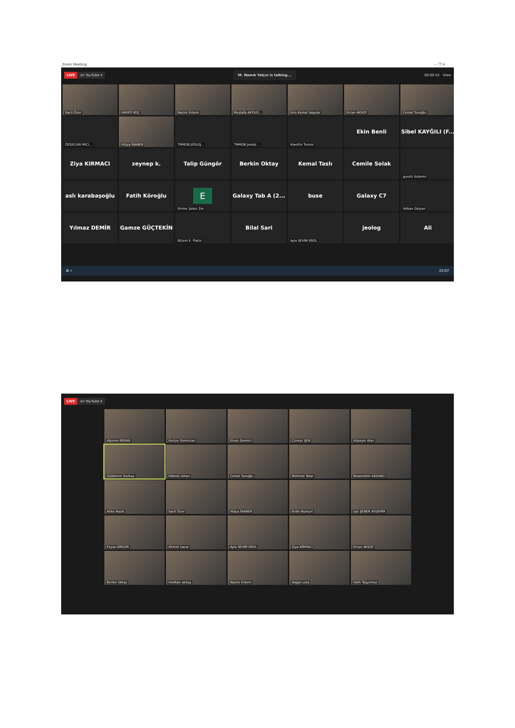Zoom Meeting — ❐ ✕
LIVE on YouTube ▾
M. Namık Yalçın is talking...
00:00:52 View
Sacit Özer
HAYATİ KOÇ
Nazire Erdem
Mustafa AKYILD...
Enis Kemal Sagular
Ercan AKSOY
Cemal Tunoğlu
ÖZGECAN IRICI...
Hülya İNANER
TMMOB JEOLOJ...
TMMOB Jeoloji ...
Alaettin Tuncer
Ekin Benli
Sibel KAYĞILI (F...
Ziya KIRMACI
zeynep k.
Talip Güngör
Berkin Oktay
Kemal Taslı
Cemile Solak
gurelü özdemir
aslı karabaşoğlu
Fatih Köroğlu
E
Emine Şeker Zor
Galaxy Tab A (2...
buse
Galaxy C7
Volkan Dalyan
Yılmaz DEMİR
Gamze GÜÇTEKİN
Bülent E. Platin
Bilal Sari
Ayla SEVİM EROL
jeolog
Ali
⊞ ⌕ 22:07
LIVE on YouTube ▾
Alperen BEKAR
Huriye Demircan
Elvan Demirci
Cüneyt ŞEN
Hüseyin Alan
Güldemin Darbaş
Hükmü orhan
Cemal Tunoğlu
Mehmet Tatar
Nizamettin KAZANCI
Atike Nazik
Sacit Özer
Hülya İNANER
Erdin Bozkurt
Işık ŞENER AYDEMİR
Feyza DİNCER
Ahmet nacar
Ayla SEVİM EROL
Ziya KIRMACI
Ercan AKSOY
Berkin Oktay
melikan akbaş
Nazire Erdem
dogan.usta
Fatih Taşyılmaz